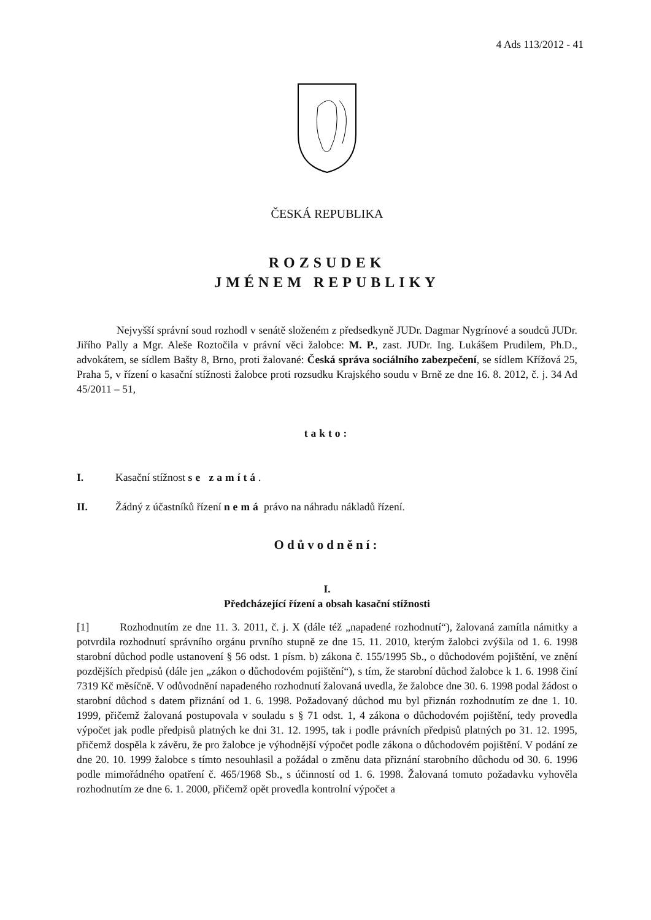4 Ads 113/2012 - 41
ČESKÁ REPUBLIKA
ROZSUDEK
JMÉNEM REPUBLIKY
Nejvyšší správní soud rozhodl v senátě složeném z předsedkyně JUDr. Dagmar Nygrínové a soudců JUDr. Jiřího Pally a Mgr. Aleše Roztočila v právní věci žalobce: M. P., zast. JUDr. Ing. Lukášem Prudilem, Ph.D., advokátem, se sídlem Bašty 8, Brno, proti žalované: Česká správa sociálního zabezpečení, se sídlem Křížová 25, Praha 5, v řízení o kasační stížnosti žalobce proti rozsudku Krajského soudu v Brně ze dne 16. 8. 2012, č. j. 34 Ad 45/2011 – 51,
takto:
I. Kasační stížnost se zamítá.
II. Žádný z účastníků řízení nemá právo na náhradu nákladů řízení.
Odůvodnění:
I.
Předcházející řízení a obsah kasační stížnosti
[1] Rozhodnutím ze dne 11. 3. 2011, č. j. X (dále též „napadené rozhodnutí“), žalovaná zamítla námitky a potvrdila rozhodnutí správního orgánu prvního stupně ze dne 15. 11. 2010, kterým žalobci zvýšila od 1. 6. 1998 starobní důchod podle ustanovení § 56 odst. 1 písm. b) zákona č. 155/1995 Sb., o důchodovém pojištění, ve znění pozdějších předpisů (dále jen „zákon o důchodovém pojištění“), s tím, že starobní důchod žalobce k 1. 6. 1998 činí 7319 Kč měsíčně. V odůvodnění napadeného rozhodnutí žalovaná uvedla, že žalobce dne 30. 6. 1998 podal žádost o starobní důchod s datem přiznání od 1. 6. 1998. Požadovaný důchod mu byl přiznán rozhodnutím ze dne 1. 10. 1999, přičemž žalovaná postupovala v souladu s § 71 odst. 1, 4 zákona o důchodovém pojištění, tedy provedla výpočet jak podle předpisů platných ke dni 31. 12. 1995, tak i podle právních předpisů platných po 31. 12. 1995, přičemž dospěla k závěru, že pro žalobce je výhodnější výpočet podle zákona o důchodovém pojištění. V podání ze dne 20. 10. 1999 žalobce s tímto nesouhlasil a požádal o změnu data přiznání starobního důchodu od 30. 6. 1996 podle mimořádného opatření č. 465/1968 Sb., s účinností od 1. 6. 1998. Žalovaná tomuto požadavku vyhověla rozhodnutím ze dne 6. 1. 2000, přičemž opět provedla kontrolní výpočet a